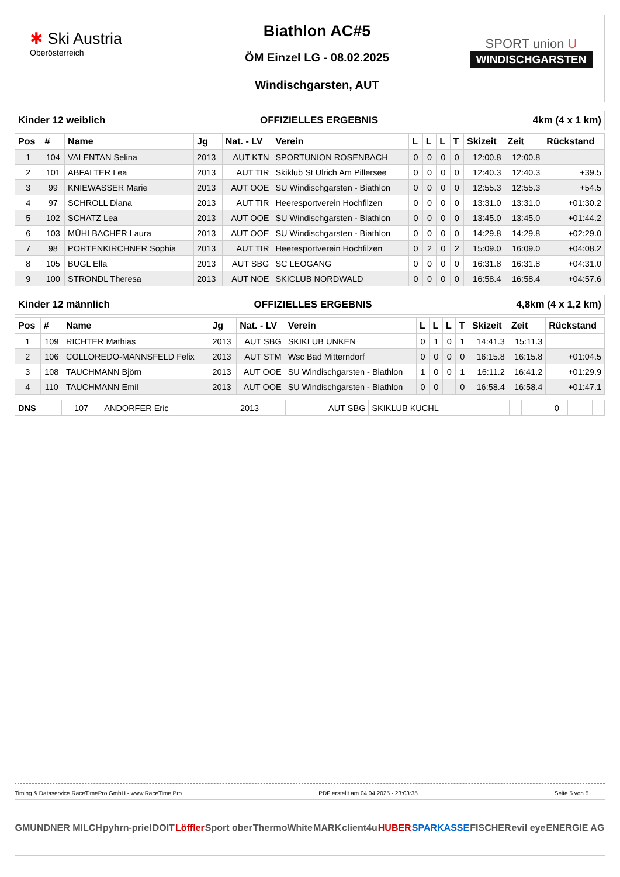✱ Ski Austria
Oberösterreich
Biathlon AC#5
ÖM Einzel LG - 08.02.2025
Windischgarsten, AUT
SPORT union U
WINDISCHGARSTEN
Kinder 12 weiblich OFFIZIELLES ERGEBNIS 4km (4 x 1 km)
| Pos | # | Name | Jg | Nat. - LV | Verein | L | L | L | T | Skizeit | Zeit | Rückstand |
| --- | --- | --- | --- | --- | --- | --- | --- | --- | --- | --- | --- | --- |
| 1 | 104 | VALENTAN Selina | 2013 | AUT KTN | SPORTUNION ROSENBACH | 0 | 0 | 0 | 0 | 12:00.8 | 12:00.8 | |
| 2 | 101 | ABFALTER Lea | 2013 | AUT TIR | Skiklub St Ulrich Am Pillersee | 0 | 0 | 0 | 0 | 12:40.3 | 12:40.3 | +39.5 |
| 3 | 99 | KNIEWASSER Marie | 2013 | AUT OOE | SU Windischgarsten - Biathlon | 0 | 0 | 0 | 0 | 12:55.3 | 12:55.3 | +54.5 |
| 4 | 97 | SCHROLL Diana | 2013 | AUT TIR | Heeresportverein Hochfilzen | 0 | 0 | 0 | 0 | 13:31.0 | 13:31.0 | +01:30.2 |
| 5 | 102 | SCHATZ Lea | 2013 | AUT OOE | SU Windischgarsten - Biathlon | 0 | 0 | 0 | 0 | 13:45.0 | 13:45.0 | +01:44.2 |
| 6 | 103 | MÜHLBACHER Laura | 2013 | AUT OOE | SU Windischgarsten - Biathlon | 0 | 0 | 0 | 0 | 14:29.8 | 14:29.8 | +02:29.0 |
| 7 | 98 | PORTENKIRCHNER Sophia | 2013 | AUT TIR | Heeresportverein Hochfilzen | 0 | 2 | 0 | 2 | 15:09.0 | 16:09.0 | +04:08.2 |
| 8 | 105 | BUGL Ella | 2013 | AUT SBG | SC LEOGANG | 0 | 0 | 0 | 0 | 16:31.8 | 16:31.8 | +04:31.0 |
| 9 | 100 | STRONDL Theresa | 2013 | AUT NOE | SKICLUB NORDWALD | 0 | 0 | 0 | 0 | 16:58.4 | 16:58.4 | +04:57.6 |
Kinder 12 männlich OFFIZIELLES ERGEBNIS 4,8km (4 x 1,2 km)
| Pos | # | Name | Jg | Nat. - LV | Verein | L | L | L | T | Skizeit | Zeit | Rückstand |
| --- | --- | --- | --- | --- | --- | --- | --- | --- | --- | --- | --- | --- |
| 1 | 109 | RICHTER Mathias | 2013 | AUT SBG | SKIKLUB UNKEN | 0 | 1 | 0 | 1 | 14:41.3 | 15:11.3 | |
| 2 | 106 | COLLOREDO-MANNSFELD Felix | 2013 | AUT STM | Wsc Bad Mitterndorf | 0 | 0 | 0 | 0 | 16:15.8 | 16:15.8 | +01:04.5 |
| 3 | 108 | TAUCHMANN Björn | 2013 | AUT OOE | SU Windischgarsten - Biathlon | 1 | 0 | 0 | 1 | 16:11.2 | 16:41.2 | +01:29.9 |
| 4 | 110 | TAUCHMANN Emil | 2013 | AUT OOE | SU Windischgarsten - Biathlon | 0 | 0 | | 0 | 16:58.4 | 16:58.4 | +01:47.1 |
| DNS | 107 | ANDORFER Eric | 2013 | AUT SBG | SKIKLUB KUCHL | | | | 0 | | | |
Timing & Dataservice RaceTimePro GmbH - www.RaceTime.Pro PDF erstellt am 04.04.2025 - 23:03:35 Seite 5 von 5
GMUNDNER MILCH pyhrn-priel DOIT Löffler Sport ober ThermoWhite MARK client4u HUBER SPARKASSE FISCHER evil eye ENERGIE AG